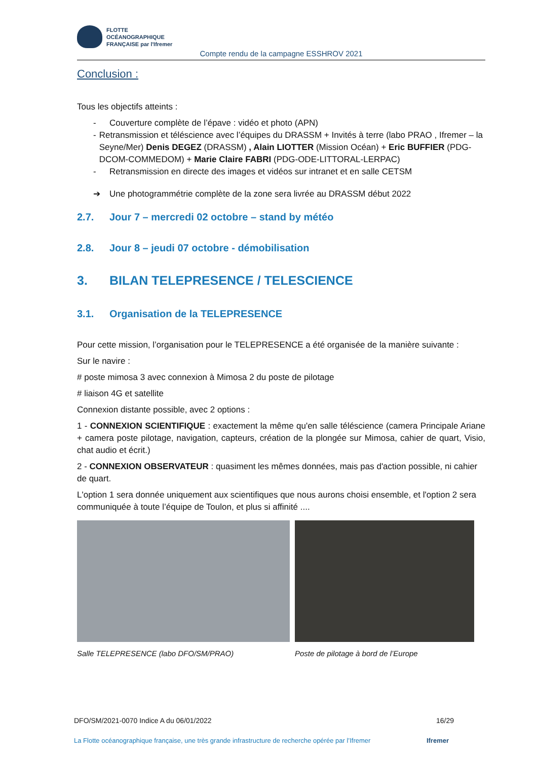FLOTTE
OCÉANOGRAPHIQUE
FRANÇAISE par l'Ifremer
Compte rendu de la campagne ESSHROV 2021
Conclusion :
Tous les objectifs atteints :
- Couverture complète de l’épave : vidéo et photo (APN)
- Retransmission et téléscience avec l’équipes du DRASSM + Invités à terre (labo PRAO , Ifremer – la Seyne/Mer) Denis DEGEZ (DRASSM) , Alain LIOTTER (Mission Océan) + Eric BUFFIER (PDG-DCOM-COMMEDOM) + Marie Claire FABRI (PDG-ODE-LITTORAL-LERPAC)
- Retransmission en directe des images et vidéos sur intranet et en salle CETSM
➔ Une photogrammétrie complète de la zone sera livrée au DRASSM début 2022
2.7. Jour 7 – mercredi 02 octobre – stand by météo
2.8. Jour 8 – jeudi 07 octobre - démobilisation
3. BILAN TELEPRESENCE / TELESCIENCE
3.1. Organisation de la TELEPRESENCE
Pour cette mission, l’organisation pour le TELEPRESENCE a été organisée de la manière suivante :
Sur le navire :
# poste mimosa 3 avec connexion à Mimosa 2 du poste de pilotage
# liaison 4G et satellite
Connexion distante possible, avec 2 options :
1 - CONNEXION SCIENTIFIQUE : exactement la même qu'en salle téléscience (camera Principale Ariane + camera poste pilotage, navigation, capteurs, création de la plongée sur Mimosa, cahier de quart, Visio, chat audio et écrit.)
2 - CONNEXION OBSERVATEUR : quasiment les mêmes données, mais pas d'action possible, ni cahier de quart.
L'option 1 sera donnée uniquement aux scientifiques que nous aurons choisi ensemble, et l'option 2 sera communiquée à toute l’équipe de Toulon, et plus si affinité ....
Salle TELEPRESENCE (labo DFO/SM/PRAO) Poste de pilotage à bord de l’Europe
DFO/SM/2021-0070 Indice A du 06/01/2022 16/29
La Flotte océanographique française, une très grande infrastructure de recherche opérée par l’Ifremer Ifremer